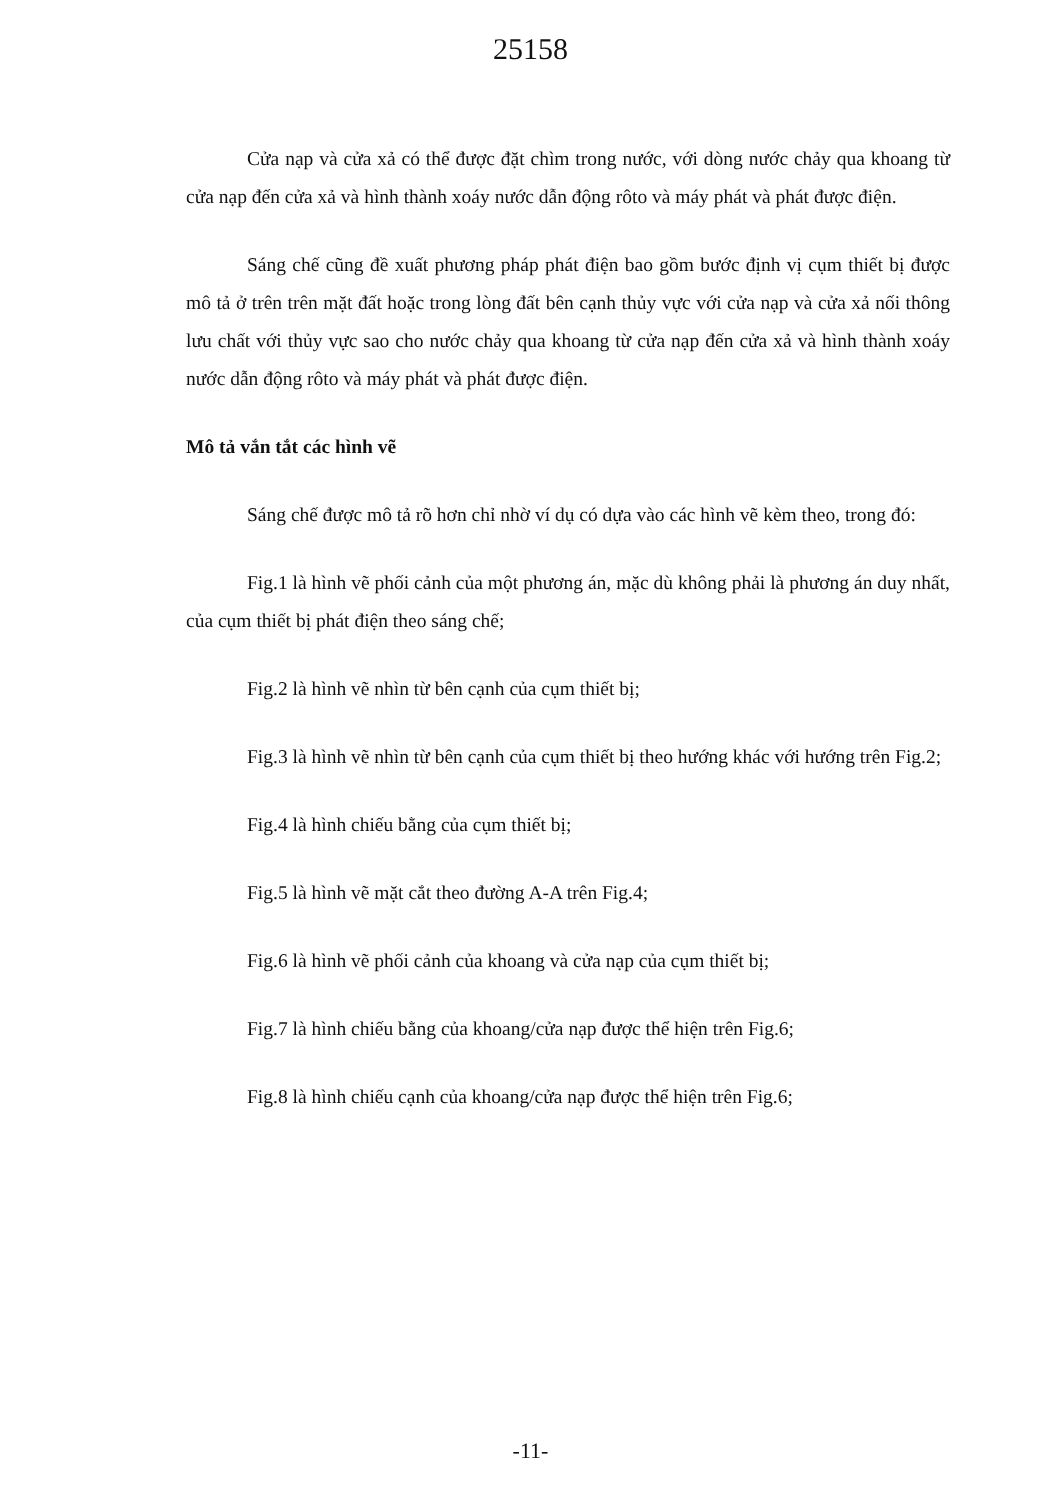25158
Cửa nạp và cửa xả có thể được đặt chìm trong nước, với dòng nước chảy qua khoang từ cửa nạp đến cửa xả và hình thành xoáy nước dẫn động rôto và máy phát và phát được điện.
Sáng chế cũng đề xuất phương pháp phát điện bao gồm bước định vị cụm thiết bị được mô tả ở trên trên mặt đất hoặc trong lòng đất bên cạnh thủy vực với cửa nạp và cửa xả nối thông lưu chất với thủy vực sao cho nước chảy qua khoang từ cửa nạp đến cửa xả và hình thành xoáy nước dẫn động rôto và máy phát và phát được điện.
Mô tả vắn tắt các hình vẽ
Sáng chế được mô tả rõ hơn chỉ nhờ ví dụ có dựa vào các hình vẽ kèm theo, trong đó:
Fig.1 là hình vẽ phối cảnh của một phương án, mặc dù không phải là phương án duy nhất, của cụm thiết bị phát điện theo sáng chế;
Fig.2 là hình vẽ nhìn từ bên cạnh của cụm thiết bị;
Fig.3 là hình vẽ nhìn từ bên cạnh của cụm thiết bị theo hướng khác với hướng trên Fig.2;
Fig.4 là hình chiếu bằng của cụm thiết bị;
Fig.5 là hình vẽ mặt cắt theo đường A-A trên Fig.4;
Fig.6 là hình vẽ phối cảnh của khoang và cửa nạp của cụm thiết bị;
Fig.7 là hình chiếu bằng của khoang/cửa nạp được thể hiện trên Fig.6;
Fig.8 là hình chiếu cạnh của khoang/cửa nạp được thể hiện trên Fig.6;
-11-